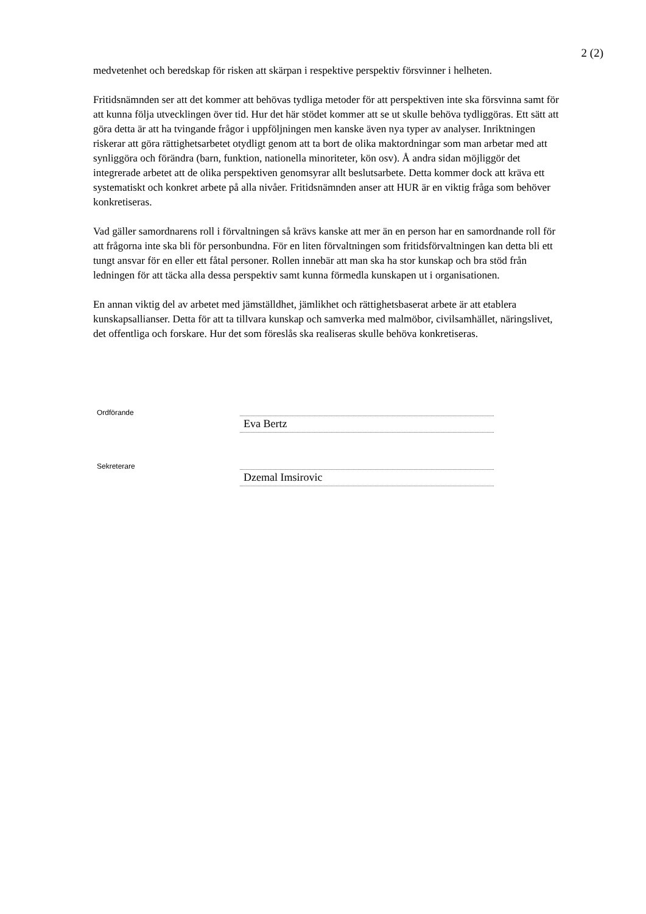2 (2)
medvetenhet och beredskap för risken att skärpan i respektive perspektiv försvinner i helheten.
Fritidsnämnden ser att det kommer att behövas tydliga metoder för att perspektiven inte ska försvinna samt för att kunna följa utvecklingen över tid. Hur det här stödet kommer att se ut skulle behöva tydliggöras. Ett sätt att göra detta är att ha tvingande frågor i uppföljningen men kanske även nya typer av analyser. Inriktningen riskerar att göra rättighetsarbetet otydligt genom att ta bort de olika maktordningar som man arbetar med att synliggöra och förändra (barn, funktion, nationella minoriteter, kön osv). Å andra sidan möjliggör det integrerade arbetet att de olika perspektiven genomsyrar allt beslutsarbete. Detta kommer dock att kräva ett systematiskt och konkret arbete på alla nivåer. Fritidsnämnden anser att HUR är en viktig fråga som behöver konkretiseras.
Vad gäller samordnarens roll i förvaltningen så krävs kanske att mer än en person har en samordnande roll för att frågorna inte ska bli för personbundna. För en liten förvaltningen som fritidsförvaltningen kan detta bli ett tungt ansvar för en eller ett fåtal personer. Rollen innebär att man ska ha stor kunskap och bra stöd från ledningen för att täcka alla dessa perspektiv samt kunna förmedla kunskapen ut i organisationen.
En annan viktig del av arbetet med jämställdhet, jämlikhet och rättighetsbaserat arbete är att etablera kunskapsallianser. Detta för att ta tillvara kunskap och samverka med malmöbor, civilsamhället, näringslivet, det offentliga och forskare. Hur det som föreslås ska realiseras skulle behöva konkretiseras.
Ordförande
Eva Bertz
Sekreterare
Dzemal Imsirovic